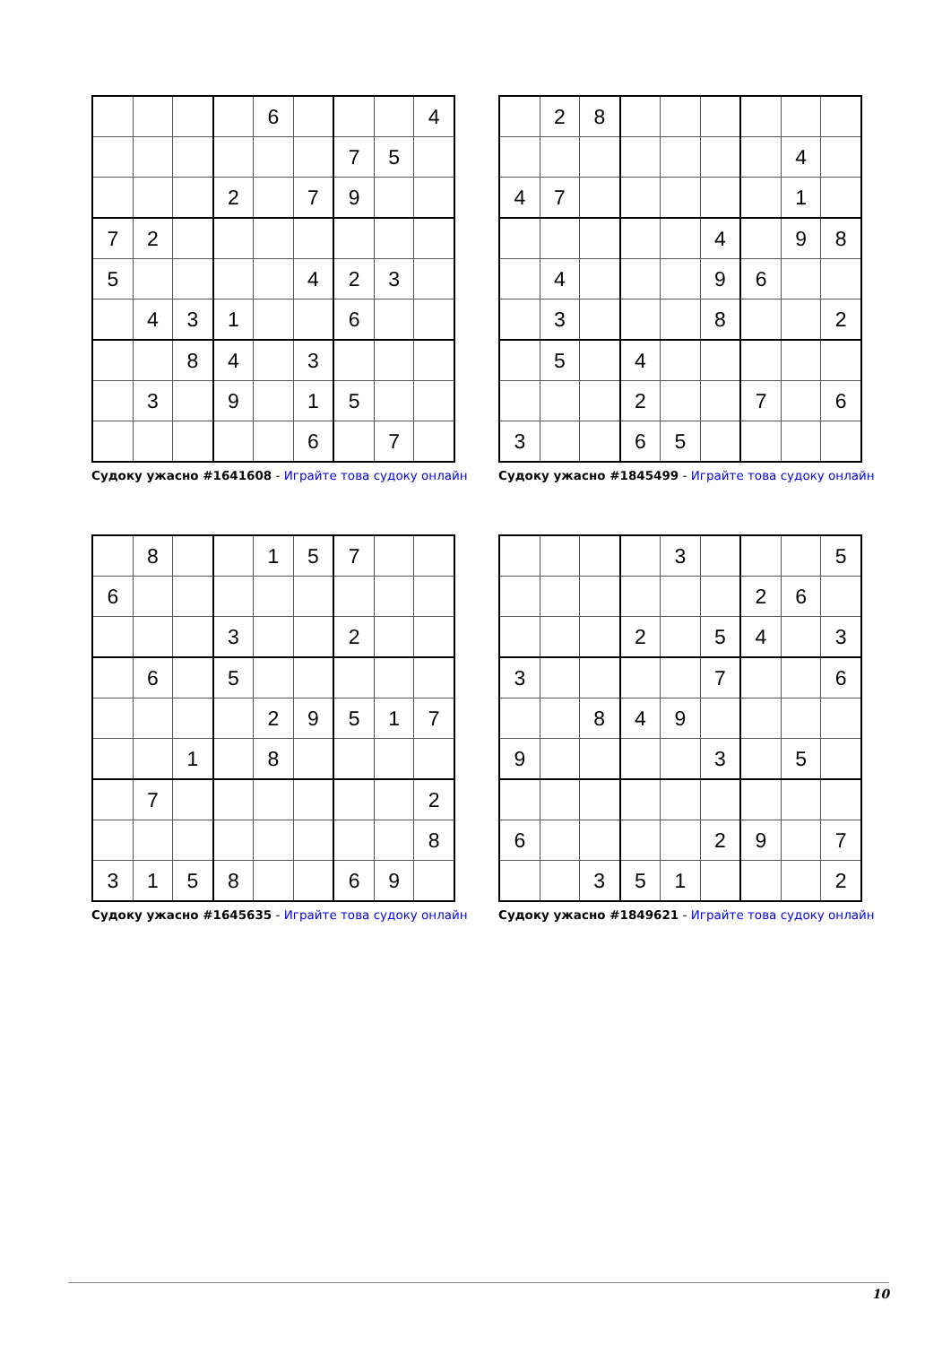| | | | | 6 | | | | 4 |
| | | | | | | 7 | 5 | |
| | | | 2 | | 7 | 9 | | |
| 7 | 2 | | | | | | | |
| 5 | | | | | 4 | 2 | 3 | |
| | 4 | 3 | 1 | | | 6 | | |
| | | 8 | 4 | | 3 | | | |
| | 3 | | 9 | | 1 | 5 | | |
| | | | | | 6 | | 7 | |
Судоку ужасно #1641608 - Играйте това судоку онлайн
| | 2 | 8 | | | | | | |
| | | | | | | | 4 | |
| 4 | 7 | | | | | | 1 | |
| | | | | | 4 | | 9 | 8 |
| | 4 | | | | 9 | 6 | | |
| | 3 | | | | 8 | | | 2 |
| | 5 | | 4 | | | | | |
| | | | 2 | | | 7 | | 6 |
| 3 | | | 6 | 5 | | | | |
Судоку ужасно #1845499 - Играйте това судоку онлайн
| | 8 | | | 1 | 5 | 7 | | |
| 6 | | | | | | | | |
| | | | 3 | | | 2 | | |
| | 6 | | 5 | | | | | |
| | | | | 2 | 9 | 5 | 1 | 7 |
| | | 1 | | 8 | | | | |
| | 7 | | | | | | | 2 |
| | | | | | | | | 8 |
| 3 | 1 | 5 | 8 | | | 6 | 9 | |
Судоку ужасно #1645635 - Играйте това судоку онлайн
| | | | | 3 | | | | 5 |
| | | | | | | 2 | 6 | |
| | | | 2 | | 5 | 4 | | 3 |
| 3 | | | | | 7 | | | 6 |
| | | 8 | 4 | 9 | | | | |
| 9 | | | | | 3 | | 5 | |
| 6 | | | | | 2 | 9 | | 7 |
| | | 3 | 5 | 1 | | | | 2 |
Судоку ужасно #1849621 - Играйте това судоку онлайн
10